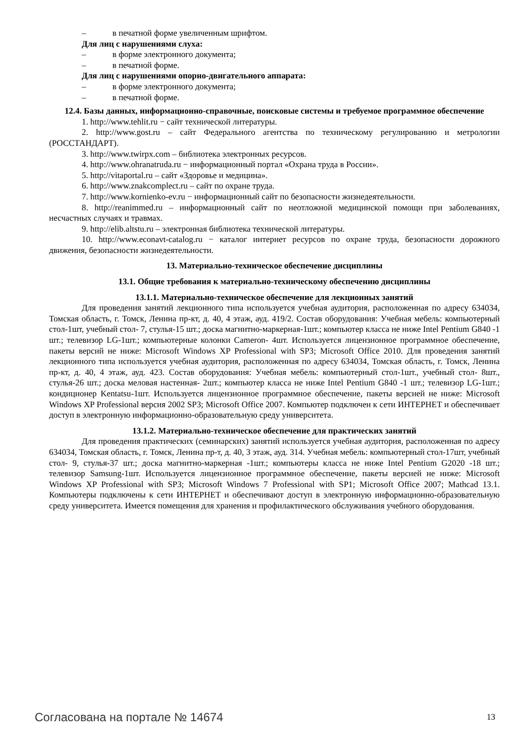– в печатной форме увеличенным шрифтом.
Для лиц с нарушениями слуха:
– в форме электронного документа;
– в печатной форме.
Для лиц с нарушениями опорно-двигательного аппарата:
– в форме электронного документа;
– в печатной форме.
12.4. Базы данных, информационно-справочные, поисковые системы и требуемое программное обеспечение
1. http://www.tehlit.ru − сайт технической литературы.
2. http://www.gost.ru – сайт Федерального агентства по техническому регулированию и метрологии (РОССТАНДАРТ).
3. http://www.twirpx.com – библиотека электронных ресурсов.
4. http://www.ohranatruda.ru − информационный портал «Охрана труда в России».
5. http://vitaportal.ru – сайт «Здоровье и медицина».
6. http://www.znakcomplect.ru – сайт по охране труда.
7. http://www.kornienko-ev.ru − информационный сайт по безопасности жизнедеятельности.
8. http://reanimmed.ru – информационный сайт по неотложной медицинской помощи при заболеваниях, несчастных случаях и травмах.
9. http://elib.altstu.ru – электронная библиотека технической литературы.
10. http://www.econavt-catalog.ru − каталог интернет ресурсов по охране труда, безопасности дорожного движения, безопасности жизнедеятельности.
13. Материально-техническое обеспечение дисциплины
13.1. Общие требования к материально-техническому обеспечению дисциплины
13.1.1. Материально-техническое обеспечение для лекционных занятий
Для проведения занятий лекционного типа используется учебная аудитория, расположенная по адресу 634034, Томская область, г. Томск, Ленина пр-кт, д. 40, 4 этаж, ауд. 419/2. Состав оборудования: Учебная мебель: компьютерный стол-1шт, учебный стол- 7, стулья-15 шт.; доска магнитно-маркерная-1шт.; компьютер класса не ниже Intel Pentium G840 -1 шт.; телевизор LG-1шт.; компьютерные колонки Cameron- 4шт. Используется лицензионное программное обеспечение, пакеты версий не ниже: Microsoft Windows XP Professional with SP3; Microsoft Office 2010. Для проведения занятий лекционного типа используется учебная аудитория, расположенная по адресу 634034, Томская область, г. Томск, Ленина пр-кт, д. 40, 4 этаж, ауд. 423. Состав оборудования: Учебная мебель: компьютерный стол-1шт., учебный стол- 8шт., стулья-26 шт.; доска меловая настенная- 2шт.; компьютер класса не ниже Intel Pentium G840 -1 шт.; телевизор LG-1шт.; кондиционер Kentatsu-1шт. Используется лицензионное программное обеспечение, пакеты версией не ниже: Microsoft Windows XP Professional версия 2002 SP3; Microsoft Office 2007. Компьютер подключен к сети ИНТЕРНЕТ и обеспечивает доступ в электронную информационно-образовательную среду университета.
13.1.2. Материально-техническое обеспечение для практических занятий
Для проведения практических (семинарских) занятий используется учебная аудитория, расположенная по адресу 634034, Томская область, г. Томск, Ленина пр-т, д. 40, 3 этаж, ауд. 314. Учебная мебель: компьютерный стол-17шт, учебный стол- 9, стулья-37 шт.; доска магнитно-маркерная -1шт.; компьютеры класса не ниже Intel Pentium G2020 -18 шт.; телевизор Samsung-1шт. Используется лицензионное программное обеспечение, пакеты версией не ниже: Microsoft Windows XP Professional with SP3; Microsoft Windows 7 Professional with SP1; Microsoft Office 2007; Mathcad 13.1. Компьютеры подключены к сети ИНТЕРНЕТ и обеспечивают доступ в электронную информационно-образовательную среду университета. Имеется помещения для хранения и профилактического обслуживания учебного оборудования.
Согласована на портале № 14674 13